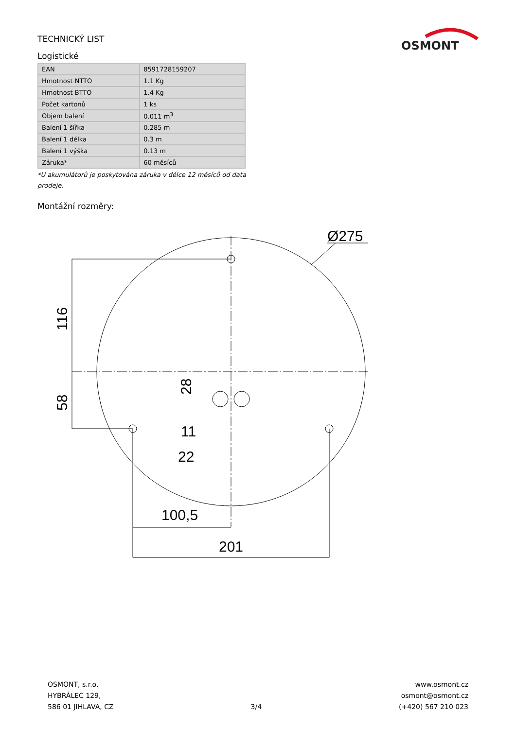TECHNICKÝ LIST
OSMONT
Logistické
| EAN | 8591728159207 |
| Hmotnost NTTO | 1.1 Kg |
| Hmotnost BTTO | 1.4 Kg |
| Počet kartonů | 1 ks |
| Objem balení | 0.011 m<sup>3</sup> |
| Balení 1 šířka | 0.285 m |
| Balení 1 délka | 0.3 m |
| Balení 1 výška | 0.13 m |
| Záruka* | 60 měsíců |
*U akumulátorů je poskytována záruka v délce 12 měsíců od data prodeje.
Montážní rozměry:
Ø275
116
58
28
11
22
100,5
201
OSMONT, s.r.o.
HYBRÁLEC 129,
586 01 JIHLAVA, CZ
3/4
www.osmont.cz
osmont@osmont.cz
(+420) 567 210 023